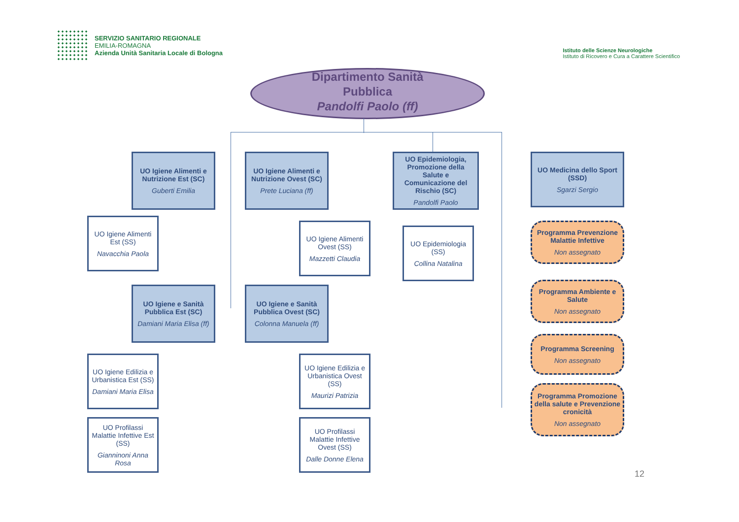SERVIZIO SANITARIO REGIONALE
EMILIA-ROMAGNA
Azienda Unità Sanitaria Locale di Bologna
Istituto delle Scienze Neurologiche
Istituto di Ricovero e Cura a Carattere Scientifico
Dipartimento Sanità
Pubblica
Pandolfi Paolo (ff)
UO Igiene Alimenti e Nutrizione Est (SC)
Guberti Emilia
UO Igiene Alimenti e Nutrizione Ovest (SC)
Prete Luciana (ff)
UO Epidemiologia, Promozione della Salute e Comunicazione del Rischio (SC)
Pandolfi Paolo
UO Medicina dello Sport (SSD)
Sgarzi Sergio
UO Igiene Alimenti Est (SS)
Navacchia Paola
UO Igiene Alimenti Ovest (SS)
Mazzetti Claudia
UO Epidemiologia (SS)
Collina Natalina
Programma Prevenzione Malattie Infettive
Non assegnato
Programma Ambiente e Salute
Non assegnato
Programma Screening
Non assegnato
Programma Promozione della salute e Prevenzione cronicità
Non assegnato
UO Igiene e Sanità Pubblica Est (SC)
Damiani Maria Elisa (ff)
UO Igiene e Sanità Pubblica Ovest (SC)
Colonna Manuela (ff)
UO Igiene Edilizia e Urbanistica Est (SS)
Damiani Maria Elisa
UO Igiene Edilizia e Urbanistica Ovest (SS)
Maurizi Patrizia
UO Profilassi Malattie Infettive Est (SS)
Gianninoni Anna Rosa
UO Profilassi Malattie Infettive Ovest (SS)
Dalle Donne Elena
12